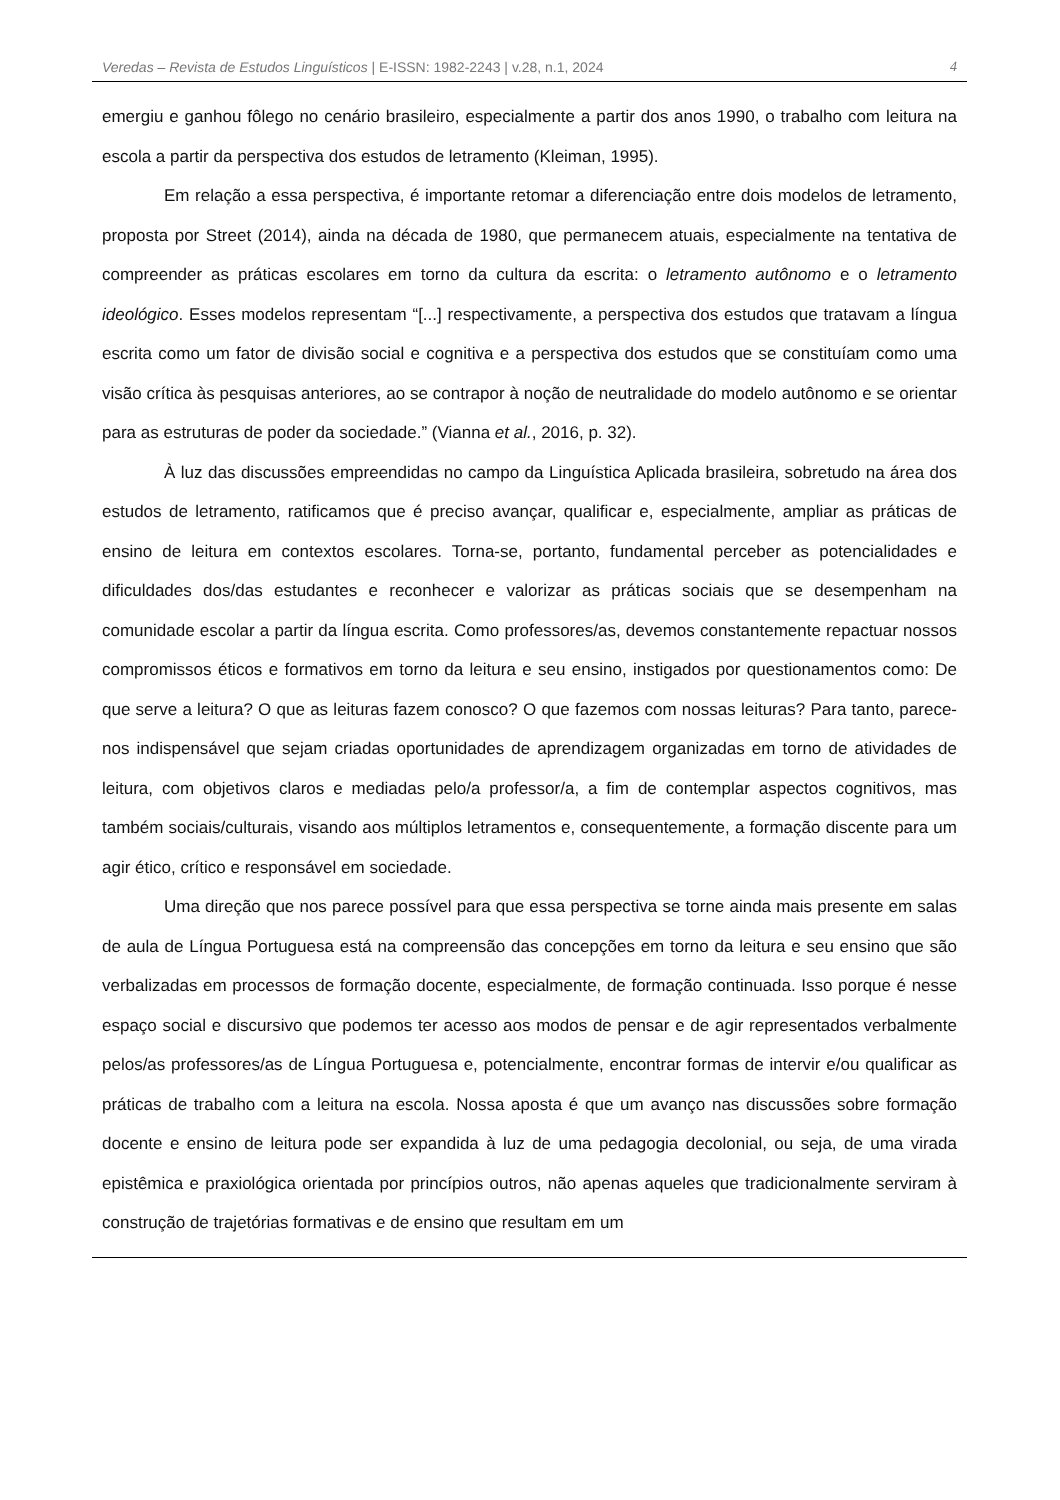Veredas – Revista de Estudos Linguísticos | E-ISSN: 1982-2243 | v.28, n.1, 2024 4
emergiu e ganhou fôlego no cenário brasileiro, especialmente a partir dos anos 1990, o trabalho com leitura na escola a partir da perspectiva dos estudos de letramento (Kleiman, 1995).
Em relação a essa perspectiva, é importante retomar a diferenciação entre dois modelos de letramento, proposta por Street (2014), ainda na década de 1980, que permanecem atuais, especialmente na tentativa de compreender as práticas escolares em torno da cultura da escrita: o letramento autônomo e o letramento ideológico. Esses modelos representam “[...] respectivamente, a perspectiva dos estudos que tratavam a língua escrita como um fator de divisão social e cognitiva e a perspectiva dos estudos que se constituíam como uma visão crítica às pesquisas anteriores, ao se contrapor à noção de neutralidade do modelo autônomo e se orientar para as estruturas de poder da sociedade.” (Vianna et al., 2016, p. 32).
À luz das discussões empreendidas no campo da Linguística Aplicada brasileira, sobretudo na área dos estudos de letramento, ratificamos que é preciso avançar, qualificar e, especialmente, ampliar as práticas de ensino de leitura em contextos escolares. Torna-se, portanto, fundamental perceber as potencialidades e dificuldades dos/das estudantes e reconhecer e valorizar as práticas sociais que se desempenham na comunidade escolar a partir da língua escrita. Como professores/as, devemos constantemente repactuar nossos compromissos éticos e formativos em torno da leitura e seu ensino, instigados por questionamentos como: De que serve a leitura? O que as leituras fazem conosco? O que fazemos com nossas leituras? Para tanto, parece-nos indispensável que sejam criadas oportunidades de aprendizagem organizadas em torno de atividades de leitura, com objetivos claros e mediadas pelo/a professor/a, a fim de contemplar aspectos cognitivos, mas também sociais/culturais, visando aos múltiplos letramentos e, consequentemente, a formação discente para um agir ético, crítico e responsável em sociedade.
Uma direção que nos parece possível para que essa perspectiva se torne ainda mais presente em salas de aula de Língua Portuguesa está na compreensão das concepções em torno da leitura e seu ensino que são verbalizadas em processos de formação docente, especialmente, de formação continuada. Isso porque é nesse espaço social e discursivo que podemos ter acesso aos modos de pensar e de agir representados verbalmente pelos/as professores/as de Língua Portuguesa e, potencialmente, encontrar formas de intervir e/ou qualificar as práticas de trabalho com a leitura na escola. Nossa aposta é que um avanço nas discussões sobre formação docente e ensino de leitura pode ser expandida à luz de uma pedagogia decolonial, ou seja, de uma virada epistêmica e praxiológica orientada por princípios outros, não apenas aqueles que tradicionalmente serviram à construção de trajetórias formativas e de ensino que resultam em um